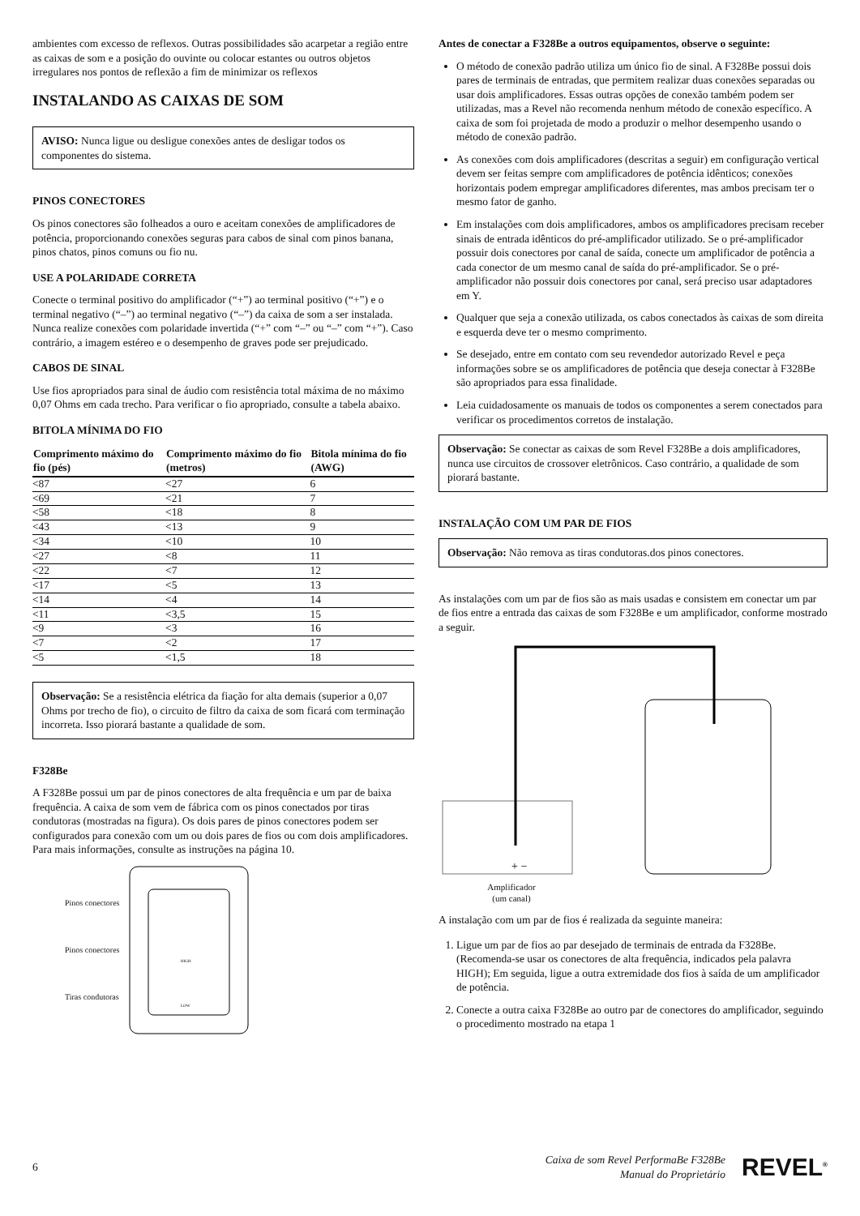ambientes com excesso de reflexos. Outras possibilidades são acarpetar a região entre as caixas de som e a posição do ouvinte ou colocar estantes ou outros objetos irregulares nos pontos de reflexão a fim de minimizar os reflexos
INSTALANDO AS CAIXAS DE SOM
AVISO: Nunca ligue ou desligue conexões antes de desligar todos os componentes do sistema.
PINOS CONECTORES
Os pinos conectores são folheados a ouro e aceitam conexões de amplificadores de potência, proporcionando conexões seguras para cabos de sinal com pinos banana, pinos chatos, pinos comuns ou fio nu.
USE A POLARIDADE CORRETA
Conecte o terminal positivo do amplificador (“+”) ao terminal positivo (“+”) e o terminal negativo (“–”) ao terminal negativo (“–”) da caixa de som a ser instalada. Nunca realize conexões com polaridade invertida (“+” com “–” ou “–” com “+”). Caso contrário, a imagem estéreo e o desempenho de graves pode ser prejudicado.
CABOS DE SINAL
Use fios apropriados para sinal de áudio com resistência total máxima de no máximo 0,07 Ohms em cada trecho. Para verificar o fio apropriado, consulte a tabela abaixo.
BITOLA MÍNIMA DO FIO
| Comprimento máximo do fio (pés) | Comprimento máximo do fio (metros) | Bitola mínima do fio (AWG) |
| --- | --- | --- |
| <87 | <27 | 6 |
| <69 | <21 | 7 |
| <58 | <18 | 8 |
| <43 | <13 | 9 |
| <34 | <10 | 10 |
| <27 | <8 | 11 |
| <22 | <7 | 12 |
| <17 | <5 | 13 |
| <14 | <4 | 14 |
| <11 | <3,5 | 15 |
| <9 | <3 | 16 |
| <7 | <2 | 17 |
| <5 | <1,5 | 18 |
Observação: Se a resistência elétrica da fiação for alta demais (superior a 0,07 Ohms por trecho de fio), o circuito de filtro da caixa de som ficará com terminação incorreta. Isso piorará bastante a qualidade de som.
F328Be
A F328Be possui um par de pinos conectores de alta frequência e um par de baixa frequência. A caixa de som vem de fábrica com os pinos conectados por tiras condutoras (mostradas na figura). Os dois pares de pinos conectores podem ser configurados para conexão com um ou dois pares de fios ou com dois amplificadores. Para mais informações, consulte as instruções na página 10.
Pinos conectores
Pinos conectores
Tiras condutoras
HIGH
LOW
Antes de conectar a F328Be a outros equipamentos, observe o seguinte:
O método de conexão padrão utiliza um único fio de sinal. A F328Be possui dois pares de terminais de entradas, que permitem realizar duas conexões separadas ou usar dois amplificadores. Essas outras opções de conexão também podem ser utilizadas, mas a Revel não recomenda nenhum método de conexão específico. A caixa de som foi projetada de modo a produzir o melhor desempenho usando o método de conexão padrão.
As conexões com dois amplificadores (descritas a seguir) em configuração vertical devem ser feitas sempre com amplificadores de potência idênticos; conexões horizontais podem empregar amplificadores diferentes, mas ambos precisam ter o mesmo fator de ganho.
Em instalações com dois amplificadores, ambos os amplificadores precisam receber sinais de entrada idênticos do pré-amplificador utilizado. Se o pré-amplificador possuir dois conectores por canal de saída, conecte um amplificador de potência a cada conector de um mesmo canal de saída do pré-amplificador. Se o pré-amplificador não possuir dois conectores por canal, será preciso usar adaptadores em Y.
Qualquer que seja a conexão utilizada, os cabos conectados às caixas de som direita e esquerda deve ter o mesmo comprimento.
Se desejado, entre em contato com seu revendedor autorizado Revel e peça informações sobre se os amplificadores de potência que deseja conectar à F328Be são apropriados para essa finalidade.
Leia cuidadosamente os manuais de todos os componentes a serem conectados para verificar os procedimentos corretos de instalação.
Observação: Se conectar as caixas de som Revel F328Be a dois amplificadores, nunca use circuitos de crossover eletrônicos. Caso contrário, a qualidade de som piorará bastante.
INSTALAÇÃO COM UM PAR DE FIOS
Observação: Não remova as tiras condutoras.dos pinos conectores.
As instalações com um par de fios são as mais usadas e consistem em conectar um par de fios entre a entrada das caixas de som F328Be e um amplificador, conforme mostrado a seguir.
+ −
Amplificador
(um canal)
A instalação com um par de fios é realizada da seguinte maneira:
1. Ligue um par de fios ao par desejado de terminais de entrada da F328Be. (Recomenda-se usar os conectores de alta frequência, indicados pela palavra HIGH); Em seguida, ligue a outra extremidade dos fios à saída de um amplificador de potência.
2. Conecte a outra caixa F328Be ao outro par de conectores do amplificador, seguindo o procedimento mostrado na etapa 1
6 Caixa de som Revel PerformaBe F328Be
Manual do Proprietário REVEL<sup>®</sup>